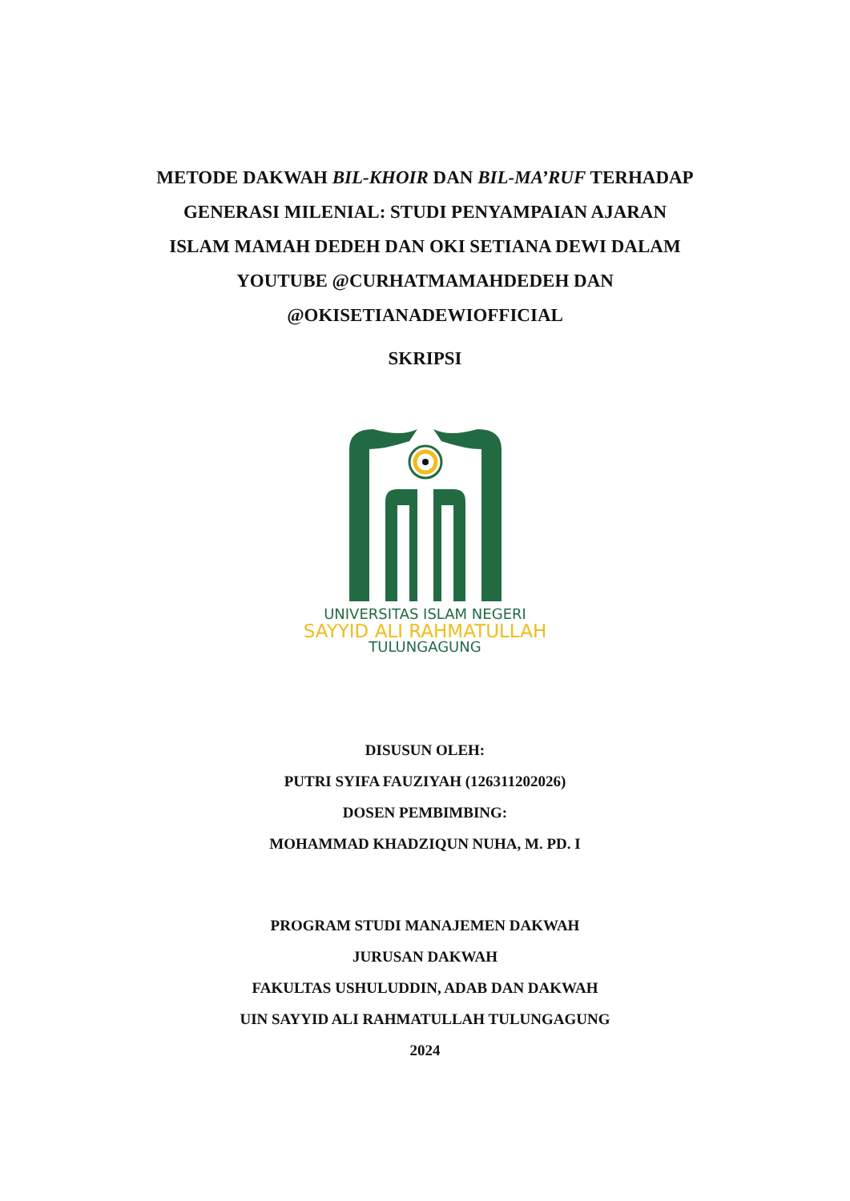METODE DAKWAH BIL-KHOIR DAN BIL-MA’RUF TERHADAP GENERASI MILENIAL: STUDI PENYAMPAIAN AJARAN ISLAM MAMAH DEDEH DAN OKI SETIANA DEWI DALAM YOUTUBE @CURHATMAMAHDEDEH DAN @OKISETIANADEWIOFFICIAL
SKRIPSI
UNIVERSITAS ISLAM NEGERI
SAYYID ALI RAHMATULLAH
TULUNGAGUNG
DISUSUN OLEH:
PUTRI SYIFA FAUZIYAH (126311202026)
DOSEN PEMBIMBING:
MOHAMMAD KHADZIQUN NUHA, M. PD. I
PROGRAM STUDI MANAJEMEN DAKWAH
JURUSAN DAKWAH
FAKULTAS USHULUDDIN, ADAB DAN DAKWAH
UIN SAYYID ALI RAHMATULLAH TULUNGAGUNG
2024